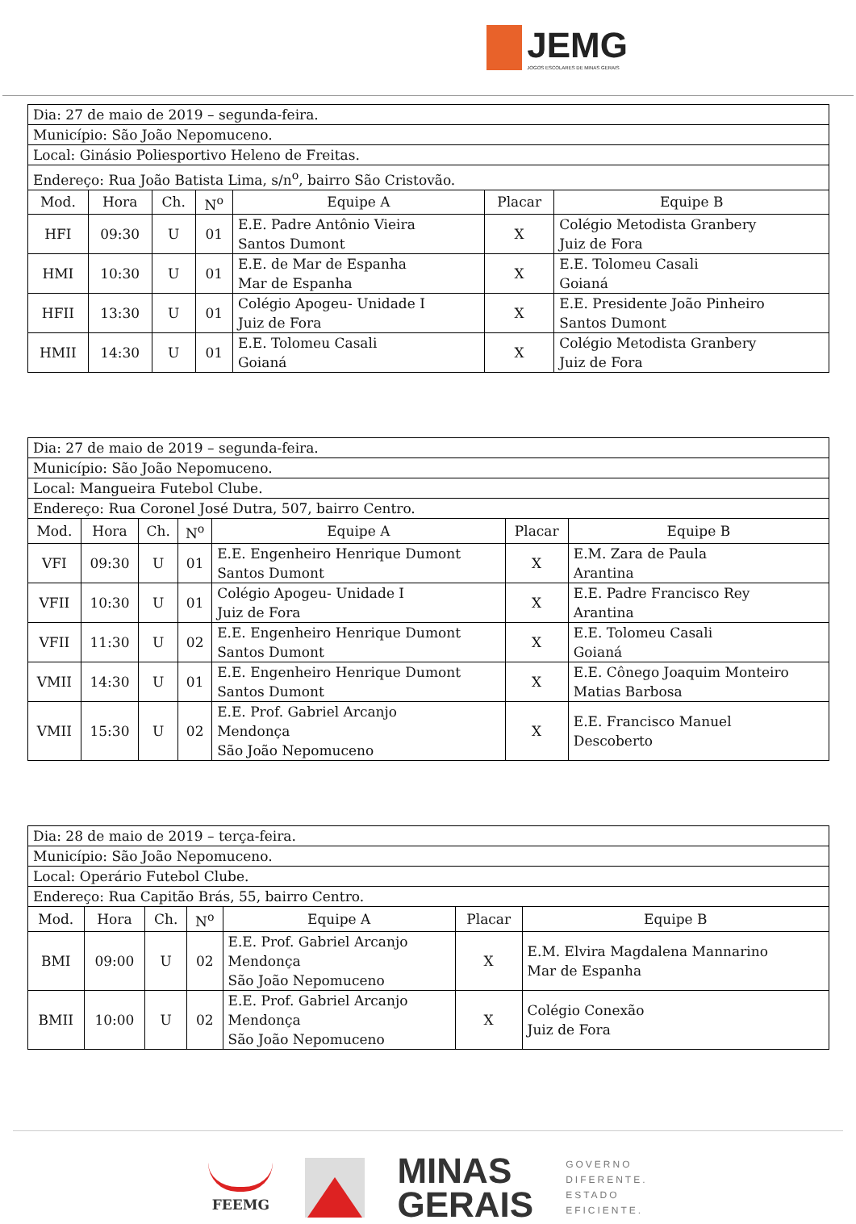JEMG
JOGOS ESCOLARES DE MINAS GERAIS
| Dia: 27 de maio de 2019 – segunda-feira. | | | | | | |
| Município: São João Nepomuceno. | | | | | | |
| Local: Ginásio Poliesportivo Heleno de Freitas. | | | | | | |
| Endereço: Rua João Batista Lima, s/n<sup>o</sup>, bairro São Cristovão. | | | | | | |
| Mod. | Hora | Ch. | N<sup>o</sup> | Equipe A | Placar | Equipe B |
| HFI | 09:30 | U | 01 | E.E. Padre Antônio Vieira Santos Dumont | X | Colégio Metodista Granbery Juiz de Fora |
| HMI | 10:30 | U | 01 | E.E. de Mar de Espanha Mar de Espanha | X | E.E. Tolomeu Casali Goianá |
| HFII | 13:30 | U | 01 | Colégio Apogeu- Unidade I Juiz de Fora | X | E.E. Presidente João Pinheiro Santos Dumont |
| HMII | 14:30 | U | 01 | E.E. Tolomeu Casali Goianá | X | Colégio Metodista Granbery Juiz de Fora |
| Dia: 27 de maio de 2019 – segunda-feira. | | | | | | |
| Município: São João Nepomuceno. | | | | | | |
| Local: Mangueira Futebol Clube. | | | | | | |
| Endereço: Rua Coronel José Dutra, 507, bairro Centro. | | | | | | |
| Mod. | Hora | Ch. | N<sup>o</sup> | Equipe A | Placar | Equipe B |
| VFI | 09:30 | U | 01 | E.E. Engenheiro Henrique Dumont Santos Dumont | X | E.M. Zara de Paula Arantina |
| VFII | 10:30 | U | 01 | Colégio Apogeu- Unidade I Juiz de Fora | X | E.E. Padre Francisco Rey Arantina |
| VFII | 11:30 | U | 02 | E.E. Engenheiro Henrique Dumont Santos Dumont | X | E.E. Tolomeu Casali Goianá |
| VMII | 14:30 | U | 01 | E.E. Engenheiro Henrique Dumont Santos Dumont | X | E.E. Cônego Joaquim Monteiro Matias Barbosa |
| VMII | 15:30 | U | 02 | E.E. Prof. Gabriel Arcanjo Mendonça São João Nepomuceno | X | E.E. Francisco Manuel Descoberto |
| Dia: 28 de maio de 2019 – terça-feira. | | | | | | |
| Município: São João Nepomuceno. | | | | | | |
| Local: Operário Futebol Clube. | | | | | | |
| Endereço: Rua Capitão Brás, 55, bairro Centro. | | | | | | |
| Mod. | Hora | Ch. | N<sup>o</sup> | Equipe A | Placar | Equipe B |
| BMI | 09:00 | U | 02 | E.E. Prof. Gabriel Arcanjo Mendonça São João Nepomuceno | X | E.M. Elvira Magdalena Mannarino Mar de Espanha |
| BMII | 10:00 | U | 02 | E.E. Prof. Gabriel Arcanjo Mendonça São João Nepomuceno | X | Colégio Conexão Juiz de Fora |
FEEMG
MINAS
GERAIS
GOVERNO
DIFERENTE.
ESTADO
EFICIENTE.